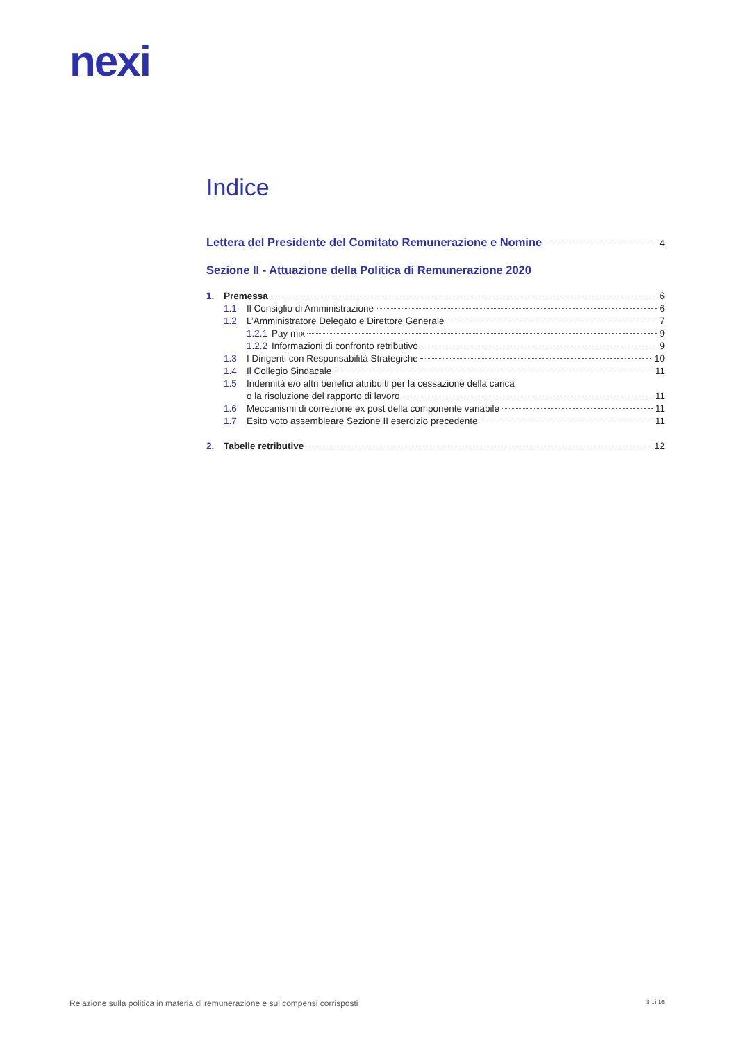nexi
Indice
Lettera del Presidente del Comitato Remunerazione e Nomine 4
Sezione II - Attuazione della Politica di Remunerazione 2020
1. Premessa 6
1.1 Il Consiglio di Amministrazione 6
1.2 L’Amministratore Delegato e Direttore Generale 7
1.2.1 Pay mix 9
1.2.2 Informazioni di confronto retributivo 9
1.3 I Dirigenti con Responsabilità Strategiche 10
1.4 Il Collegio Sindacale 11
1.5 Indennità e/o altri benefici attribuiti per la cessazione della carica
o la risoluzione del rapporto di lavoro 11
1.6 Meccanismi di correzione ex post della componente variabile 11
1.7 Esito voto assembleare Sezione II esercizio precedente 11
2. Tabelle retributive 12
Relazione sulla politica in materia di remunerazione e sui compensi corrisposti 3 di 16